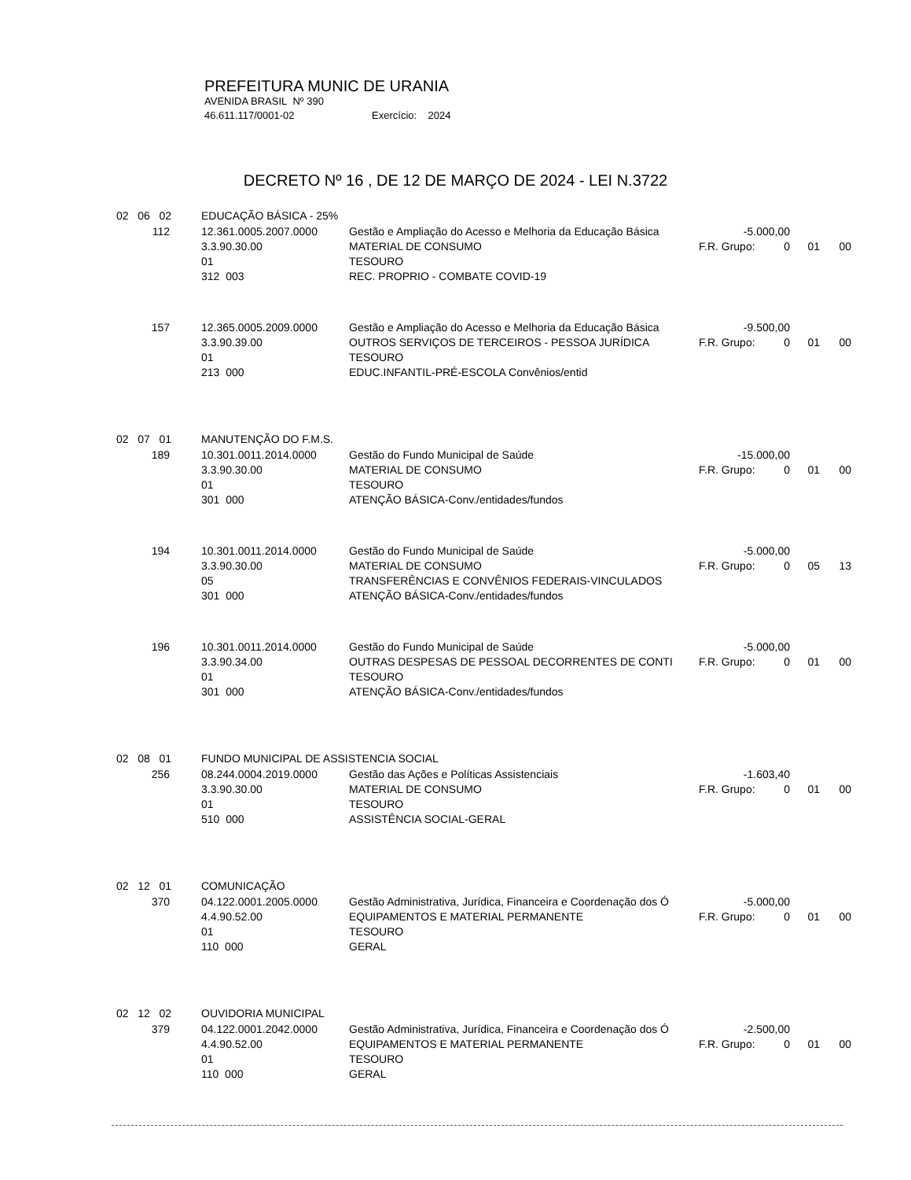PREFEITURA MUNIC DE URANIA
AVENIDA BRASIL Nº 390
46.611.117/0001-02 Exercício: 2024
DECRETO Nº 16 , DE 12 DE MARÇO DE 2024 - LEI N.3722
| 02 06 02 | | EDUCAÇÃO BÁSICA - 25% | | | | | |
| | 112 | 12.361.0005.2007.0000 | Gestão e Ampliação do Acesso e Melhoria da Educação Básica | -5.000,00 | | | |
| | | 3.3.90.30.00 | MATERIAL DE CONSUMO | F.R. Grupo: | 0 | 01 | 00 |
| | | 01 | TESOURO | | | | |
| | | 312 003 | REC. PROPRIO - COMBATE COVID-19 | | | | |
| | 157 | 12.365.0005.2009.0000 | Gestão e Ampliação do Acesso e Melhoria da Educação Básica | -9.500,00 | | | |
| | | 3.3.90.39.00 | OUTROS SERVIÇOS DE TERCEIROS - PESSOA JURÍDICA | F.R. Grupo: | 0 | 01 | 00 |
| | | 01 | TESOURO | | | | |
| | | 213 000 | EDUC.INFANTIL-PRÉ-ESCOLA Convênios/entid | | | | |
| 02 07 01 | | MANUTENÇÃO DO F.M.S. | | | | | |
| | 189 | 10.301.0011.2014.0000 | Gestão do Fundo Municipal de Saúde | -15.000,00 | | | |
| | | 3.3.90.30.00 | MATERIAL DE CONSUMO | F.R. Grupo: | 0 | 01 | 00 |
| | | 01 | TESOURO | | | | |
| | | 301 000 | ATENÇÃO BÁSICA-Conv./entidades/fundos | | | | |
| | 194 | 10.301.0011.2014.0000 | Gestão do Fundo Municipal de Saúde | -5.000,00 | | | |
| | | 3.3.90.30.00 | MATERIAL DE CONSUMO | F.R. Grupo: | 0 | 05 | 13 |
| | | 05 | TRANSFERÊNCIAS E CONVÊNIOS FEDERAIS-VINCULADOS | | | | |
| | | 301 000 | ATENÇÃO BÁSICA-Conv./entidades/fundos | | | | |
| | 196 | 10.301.0011.2014.0000 | Gestão do Fundo Municipal de Saúde | -5.000,00 | | | |
| | | 3.3.90.34.00 | OUTRAS DESPESAS DE PESSOAL DECORRENTES DE CONTI | F.R. Grupo: | 0 | 01 | 00 |
| | | 01 | TESOURO | | | | |
| | | 301 000 | ATENÇÃO BÁSICA-Conv./entidades/fundos | | | | |
| 02 08 01 | | FUNDO MUNICIPAL DE ASSISTENCIA SOCIAL | | | | | |
| | 256 | 08.244.0004.2019.0000 | Gestão das Ações e Políticas Assistenciais | -1.603,40 | | | |
| | | 3.3.90.30.00 | MATERIAL DE CONSUMO | F.R. Grupo: | 0 | 01 | 00 |
| | | 01 | TESOURO | | | | |
| | | 510 000 | ASSISTÊNCIA SOCIAL-GERAL | | | | |
| 02 12 01 | | COMUNICAÇÃO | | | | | |
| | 370 | 04.122.0001.2005.0000 | Gestão Administrativa, Jurídica, Financeira e Coordenação dos Ó | -5.000,00 | | | |
| | | 4.4.90.52.00 | EQUIPAMENTOS E MATERIAL PERMANENTE | F.R. Grupo: | 0 | 01 | 00 |
| | | 01 | TESOURO | | | | |
| | | 110 000 | GERAL | | | | |
| 02 12 02 | | OUVIDORIA MUNICIPAL | | | | | |
| | 379 | 04.122.0001.2042.0000 | Gestão Administrativa, Jurídica, Financeira e Coordenação dos Ó | -2.500,00 | | | |
| | | 4.4.90.52.00 | EQUIPAMENTOS E MATERIAL PERMANENTE | F.R. Grupo: | 0 | 01 | 00 |
| | | 01 | TESOURO | | | | |
| | | 110 000 | GERAL | | | | |